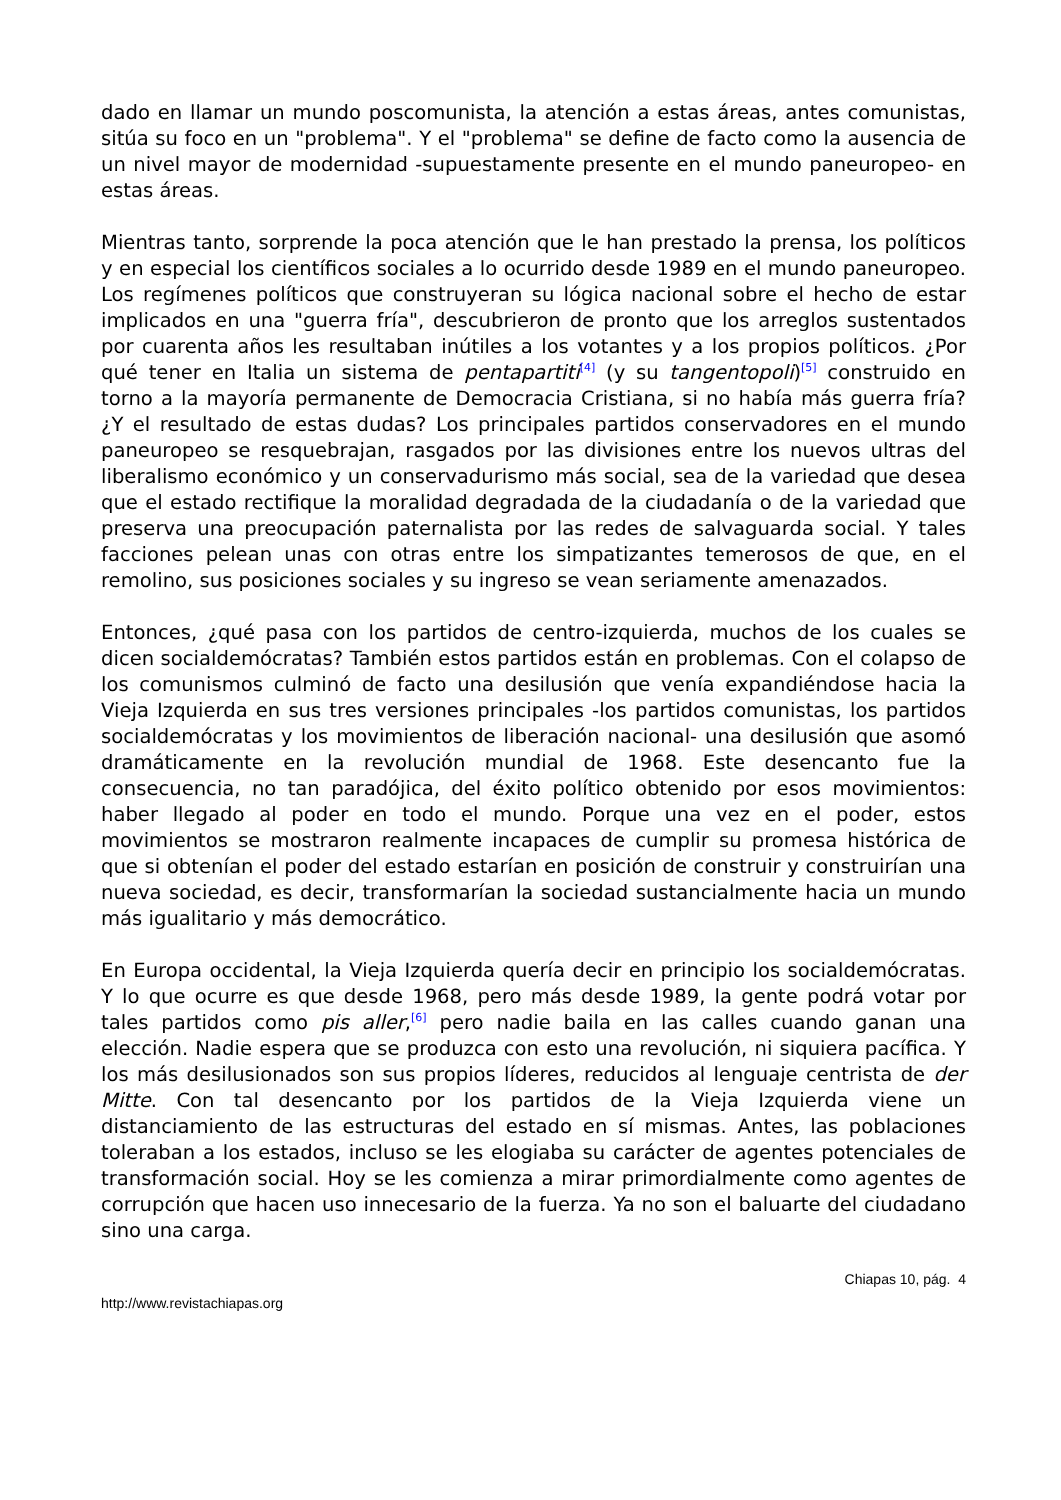dado en llamar un mundo poscomunista, la atención a estas áreas, antes comunistas, sitúa su foco en un "problema". Y el "problema" se define de facto como la ausencia de un nivel mayor de modernidad -supuestamente presente en el mundo paneuropeo- en estas áreas.
Mientras tanto, sorprende la poca atención que le han prestado la prensa, los políticos y en especial los científicos sociales a lo ocurrido desde 1989 en el mundo paneuropeo. Los regímenes políticos que construyeran su lógica nacional sobre el hecho de estar implicados en una "guerra fría", descubrieron de pronto que los arreglos sustentados por cuarenta años les resultaban inútiles a los votantes y a los propios políticos. ¿Por qué tener en Italia un sistema de pentapartiti<sup>[4]</sup> (y su tangentopoli)<sup>[5]</sup> construido en torno a la mayoría permanente de Democracia Cristiana, si no había más guerra fría? ¿Y el resultado de estas dudas? Los principales partidos conservadores en el mundo paneuropeo se resquebrajan, rasgados por las divisiones entre los nuevos ultras del liberalismo económico y un conservadurismo más social, sea de la variedad que desea que el estado rectifique la moralidad degradada de la ciudadanía o de la variedad que preserva una preocupación paternalista por las redes de salvaguarda social. Y tales facciones pelean unas con otras entre los simpatizantes temerosos de que, en el remolino, sus posiciones sociales y su ingreso se vean seriamente amenazados.
Entonces, ¿qué pasa con los partidos de centro-izquierda, muchos de los cuales se dicen socialdemócratas? También estos partidos están en problemas. Con el colapso de los comunismos culminó de facto una desilusión que venía expandiéndose hacia la Vieja Izquierda en sus tres versiones principales -los partidos comunistas, los partidos socialdemócratas y los movimientos de liberación nacional- una desilusión que asomó dramáticamente en la revolución mundial de 1968. Este desencanto fue la consecuencia, no tan paradójica, del éxito político obtenido por esos movimientos: haber llegado al poder en todo el mundo. Porque una vez en el poder, estos movimientos se mostraron realmente incapaces de cumplir su promesa histórica de que si obtenían el poder del estado estarían en posición de construir y construirían una nueva sociedad, es decir, transformarían la sociedad sustancialmente hacia un mundo más igualitario y más democrático.
En Europa occidental, la Vieja Izquierda quería decir en principio los socialdemócratas. Y lo que ocurre es que desde 1968, pero más desde 1989, la gente podrá votar por tales partidos como pis aller,<sup>[6]</sup> pero nadie baila en las calles cuando ganan una elección. Nadie espera que se produzca con esto una revolución, ni siquiera pacífica. Y los más desilusionados son sus propios líderes, reducidos al lenguaje centrista de der Mitte. Con tal desencanto por los partidos de la Vieja Izquierda viene un distanciamiento de las estructuras del estado en sí mismas. Antes, las poblaciones toleraban a los estados, incluso se les elogiaba su carácter de agentes potenciales de transformación social. Hoy se les comienza a mirar primordialmente como agentes de corrupción que hacen uso innecesario de la fuerza. Ya no son el baluarte del ciudadano sino una carga.
Chiapas 10, pág. 4
http://www.revistachiapas.org